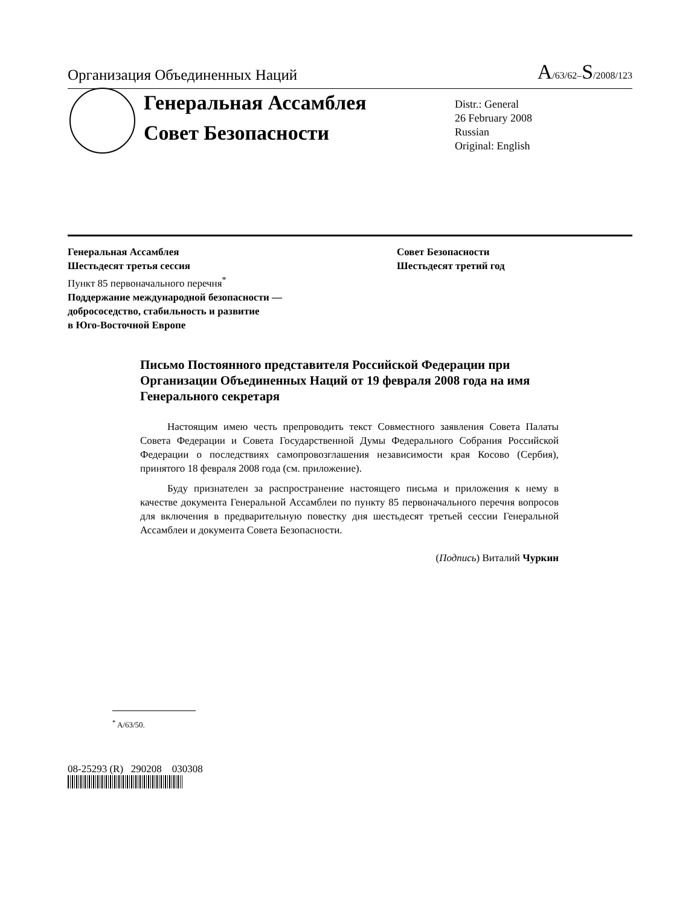Организация Объединенных Наций A/63/62–S/2008/123
Генеральная Ассамблея
Совет Безопасности
Distr.: General
26 February 2008
Russian
Original: English
Генеральная Ассамблея
Шестьдесят третья сессия
Пункт 85 первоначального перечня<sup>*</sup>
Поддержание международной безопасности —
добрососедство, стабильность и развитие
в Юго-Восточной Европе
Совет Безопасности
Шестьдесят третий год
Письмо Постоянного представителя Российской Федерации при Организации Объединенных Наций от 19 февраля 2008 года на имя Генерального секретаря
Настоящим имею честь препроводить текст Совместного заявления Совета Палаты Совета Федерации и Совета Государственной Думы Федерального Собрания Российской Федерации о последствиях самопровозглашения независимости края Косово (Сербия), принятого 18 февраля 2008 года (см. приложение).
Буду признателен за распространение настоящего письма и приложения к нему в качестве документа Генеральной Ассамблеи по пункту 85 первоначального перечня вопросов для включения в предварительную повестку дня шестьдесят третьей сессии Генеральной Ассамблеи и документа Совета Безопасности.
(Подпись) Виталий Чуркин
<sup>*</sup> A/63/50.
08-25293 (R) 290208 030308